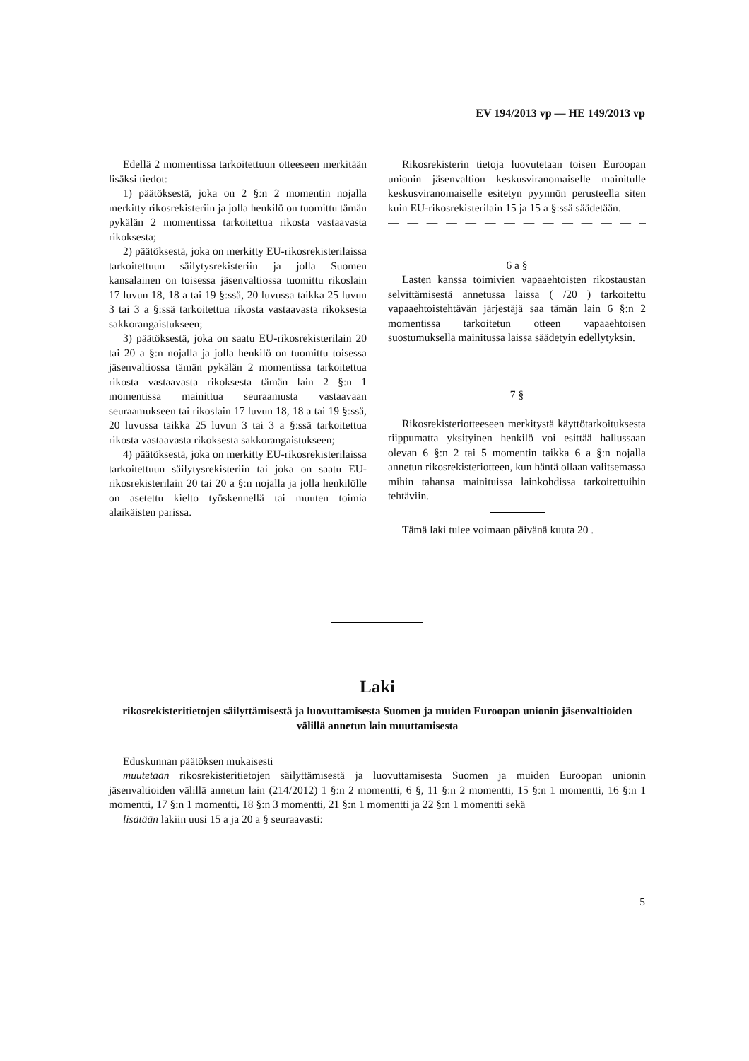EV 194/2013 vp — HE 149/2013 vp
Edellä 2 momentissa tarkoitettuun otteeseen merkitään lisäksi tiedot:
1) päätöksestä, joka on 2 §:n 2 momentin nojalla merkitty rikosrekisteriin ja jolla henkilö on tuomittu tämän pykälän 2 momentissa tarkoitettua rikosta vastaavasta rikoksesta;
2) päätöksestä, joka on merkitty EU-rikosrekisterilaissa tarkoitettuun säilytysrekisteriin ja jolla Suomen kansalainen on toisessa jäsenvaltiossa tuomittu rikoslain 17 luvun 18, 18 a tai 19 §:ssä, 20 luvussa taikka 25 luvun 3 tai 3 a §:ssä tarkoitettua rikosta vastaavasta rikoksesta sakkorangaistukseen;
3) päätöksestä, joka on saatu EU-rikosrekisterilain 20 tai 20 a §:n nojalla ja jolla henkilö on tuomittu toisessa jäsenvaltiossa tämän pykälän 2 momentissa tarkoitettua rikosta vastaavasta rikoksesta tämän lain 2 §:n 1 momentissa mainittua seuraamusta vastaavaan seuraamukseen tai rikoslain 17 luvun 18, 18 a tai 19 §:ssä, 20 luvussa taikka 25 luvun 3 tai 3 a §:ssä tarkoitettua rikosta vastaavasta rikoksesta sakkorangaistukseen;
4) päätöksestä, joka on merkitty EU-rikosrekisterilaissa tarkoitettuun säilytysrekisteriin tai joka on saatu EU-rikosrekisterilain 20 tai 20 a §:n nojalla ja jolla henkilölle on asetettu kielto työskennellä tai muuten toimia alaikäisten parissa.
— — — — — — — — — — — — — —
Rikosrekisterin tietoja luovutetaan toisen Euroopan unionin jäsenvaltion keskusviranomaiselle mainitulle keskusviranomaiselle esitetyn pyynnön perusteella siten kuin EU-rikosrekisterilain 15 ja 15 a §:ssä säädetään.
— — — — — — — — — — — — — —
6 a §
Lasten kanssa toimivien vapaaehtoisten rikostaustan selvittämisestä annetussa laissa ( /20 ) tarkoitettu vapaaehtoistehtävän järjestäjä saa tämän lain 6 §:n 2 momentissa tarkoitetun otteen vapaaehtoisen suostumuksella mainitussa laissa säädetyin edellytyksin.
7 §
— — — — — — — — — — — — — —
Rikosrekisteriotteeseen merkitystä käyttötarkoituksesta riippumatta yksityinen henkilö voi esittää hallussaan olevan 6 §:n 2 tai 5 momentin taikka 6 a §:n nojalla annetun rikosrekisteriotteen, kun häntä ollaan valitsemassa mihin tahansa mainituissa lainkohdissa tarkoitettuihin tehtäviin.
Tämä laki tulee voimaan päivänä kuuta 20 .
Laki
rikosrekisteritietojen säilyttämisestä ja luovuttamisesta Suomen ja muiden Euroopan unionin jäsenvaltioiden välillä annetun lain muuttamisesta
Eduskunnan päätöksen mukaisesti
muutetaan rikosrekisteritietojen säilyttämisestä ja luovuttamisesta Suomen ja muiden Euroopan unionin jäsenvaltioiden välillä annetun lain (214/2012) 1 §:n 2 momentti, 6 §, 11 §:n 2 momentti, 15 §:n 1 momentti, 16 §:n 1 momentti, 17 §:n 1 momentti, 18 §:n 3 momentti, 21 §:n 1 momentti ja 22 §:n 1 momentti sekä
lisätään lakiin uusi 15 a ja 20 a § seuraavasti:
5